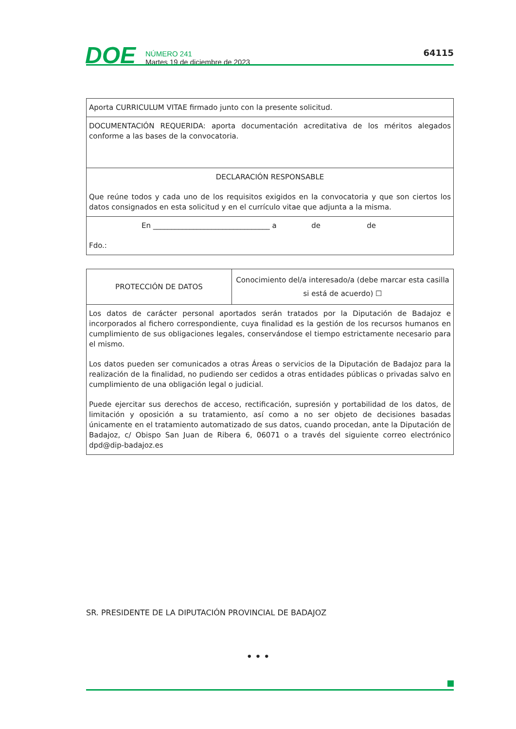DOE
NÚMERO 241
Martes 19 de diciembre de 2023
64115
| Aporta CURRICULUM VITAE firmado junto con la presente solicitud. |
| DOCUMENTACIÓN REQUERIDA: aporta documentación acreditativa de los méritos alegados conforme a las bases de la convocatoria. |
| DECLARACIÓN RESPONSABLE Que reúne todos y cada uno de los requisitos exigidos en la convocatoria y que son ciertos los datos consignados en esta solicitud y en el currículo vitae que adjunta a la misma. |
| En ________________________________ a de de Fdo.: |
| PROTECCIÓN DE DATOS | Conocimiento del/a interesado/a (debe marcar esta casilla si está de acuerdo) ☐ |
| Los datos de carácter personal aportados serán tratados por la Diputación de Badajoz e incorporados al fichero correspondiente, cuya finalidad es la gestión de los recursos humanos en cumplimiento de sus obligaciones legales, conservándose el tiempo estrictamente necesario para el mismo. Los datos pueden ser comunicados a otras Áreas o servicios de la Diputación de Badajoz para la realización de la finalidad, no pudiendo ser cedidos a otras entidades públicas o privadas salvo en cumplimiento de una obligación legal o judicial. Puede ejercitar sus derechos de acceso, rectificación, supresión y portabilidad de los datos, de limitación y oposición a su tratamiento, así como a no ser objeto de decisiones basadas únicamente en el tratamiento automatizado de sus datos, cuando procedan, ante la Diputación de Badajoz, c/ Obispo San Juan de Ribera 6, 06071 o a través del siguiente correo electrónico dpd@dip-badajoz.es | |
SR. PRESIDENTE DE LA DIPUTACIÓN PROVINCIAL DE BADAJOZ
• • •